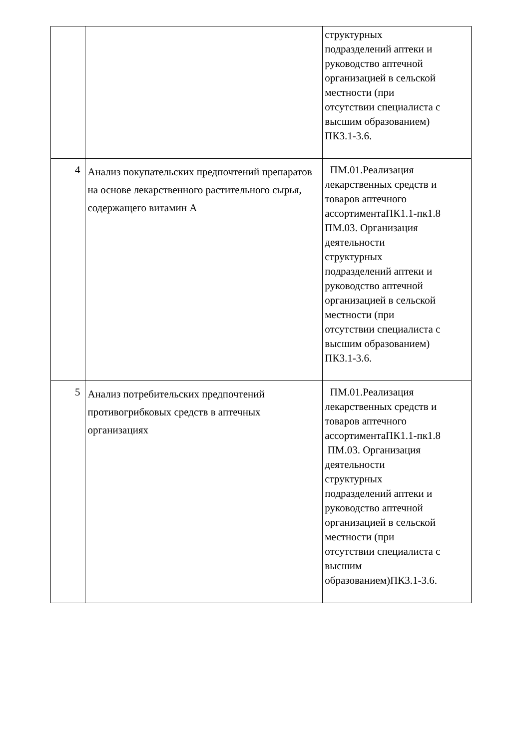| | | структурных подразделений аптеки и руководство аптечной организацией в сельской местности (при отсутствии специалиста с высшим образованием) ПК3.1-3.6. |
| 4 | Анализ покупательских предпочтений препаратов на основе лекарственного растительного сырья, содержащего витамин А | ПМ.01.Реализация лекарственных средств и товаров аптечного ассортиментаПК1.1-пк1.8 ПМ.03. Организация деятельности структурных подразделений аптеки и руководство аптечной организацией в сельской местности (при отсутствии специалиста с высшим образованием) ПК3.1-3.6. |
| 5 | Анализ потребительских предпочтений противогрибковых средств в аптечных организациях | ПМ.01.Реализация лекарственных средств и товаров аптечного ассортиментаПК1.1-пк1.8 ПМ.03. Организация деятельности структурных подразделений аптеки и руководство аптечной организацией в сельской местности (при отсутствии специалиста с высшим образованием)ПК3.1-3.6. |